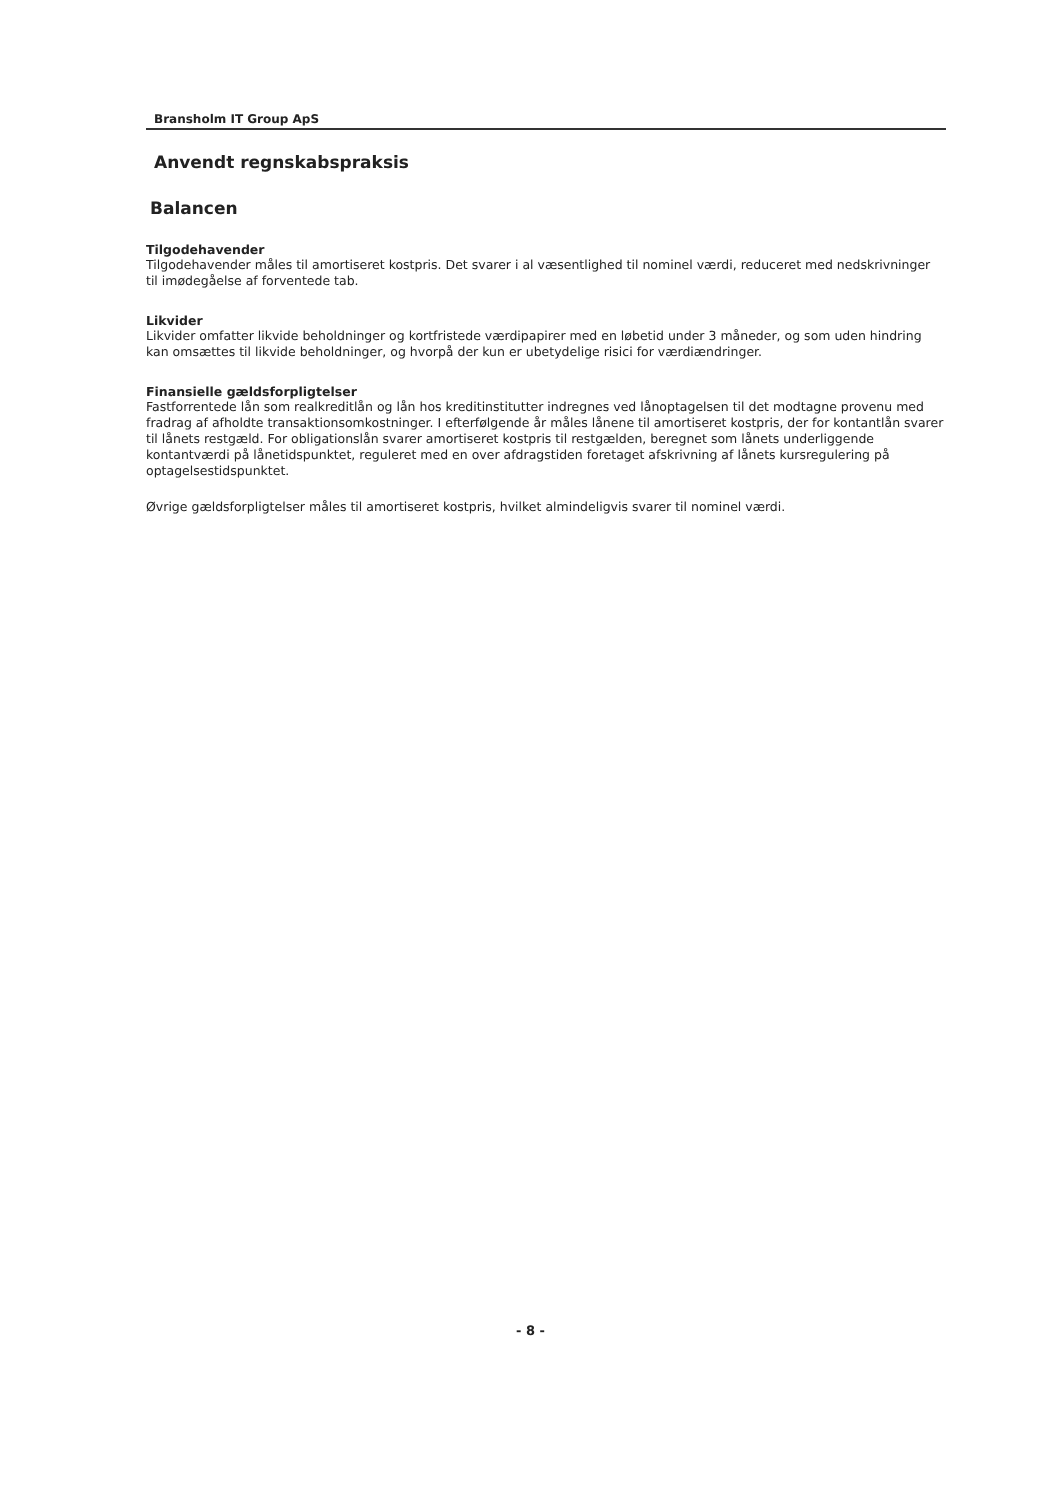Bransholm IT Group ApS
Anvendt regnskabspraksis
Balancen
Tilgodehavender
Tilgodehavender måles til amortiseret kostpris. Det svarer i al væsentlighed til nominel værdi, reduceret med nedskrivninger til imødegåelse af forventede tab.
Likvider
Likvider omfatter likvide beholdninger og kortfristede værdipapirer med en løbetid under 3 måneder, og som uden hindring kan omsættes til likvide beholdninger, og hvorpå der kun er ubetydelige risici for værdiændringer.
Finansielle gældsforpligtelser
Fastforrentede lån som realkreditlån og lån hos kreditinstitutter indregnes ved lånoptagelsen til det modtagne provenu med fradrag af afholdte transaktionsomkostninger. I efterfølgende år måles lånene til amortiseret kostpris, der for kontantlån svarer til lånets restgæld. For obligationslån svarer amortiseret kostpris til restgælden, beregnet som lånets underliggende kontantværdi på lånetidspunktet, reguleret med en over afdragstiden foretaget afskrivning af lånets kursregulering på optagelsestidspunktet.
Øvrige gældsforpligtelser måles til amortiseret kostpris, hvilket almindeligvis svarer til nominel værdi.
- 8 -